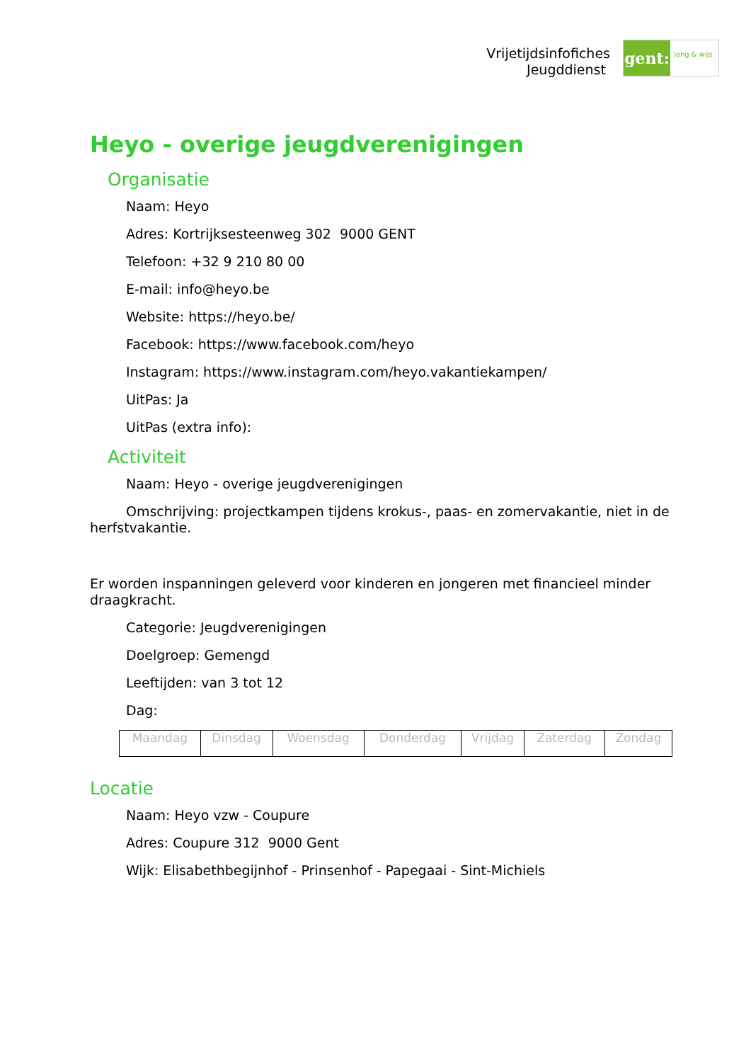Vrijetijdsinfofiches
Jeugddienst
gent:
jong & wijs
Heyo - overige jeugdverenigingen
Organisatie
Naam: Heyo
Adres: Kortrijksesteenweg 302 9000 GENT
Telefoon: +32 9 210 80 00
E-mail: info@heyo.be
Website: https://heyo.be/
Facebook: https://www.facebook.com/heyo
Instagram: https://www.instagram.com/heyo.vakantiekampen/
UitPas: Ja
UitPas (extra info):
Activiteit
Naam: Heyo - overige jeugdverenigingen
Omschrijving: projectkampen tijdens krokus-, paas- en zomervakantie, niet in de herfstvakantie.
Er worden inspanningen geleverd voor kinderen en jongeren met financieel minder draagkracht.
Categorie: Jeugdverenigingen
Doelgroep: Gemengd
Leeftijden: van 3 tot 12
Dag:
| Maandag | Dinsdag | Woensdag | Donderdag | Vrijdag | Zaterdag | Zondag |
Locatie
Naam: Heyo vzw - Coupure
Adres: Coupure 312 9000 Gent
Wijk: Elisabethbegijnhof - Prinsenhof - Papegaai - Sint-Michiels